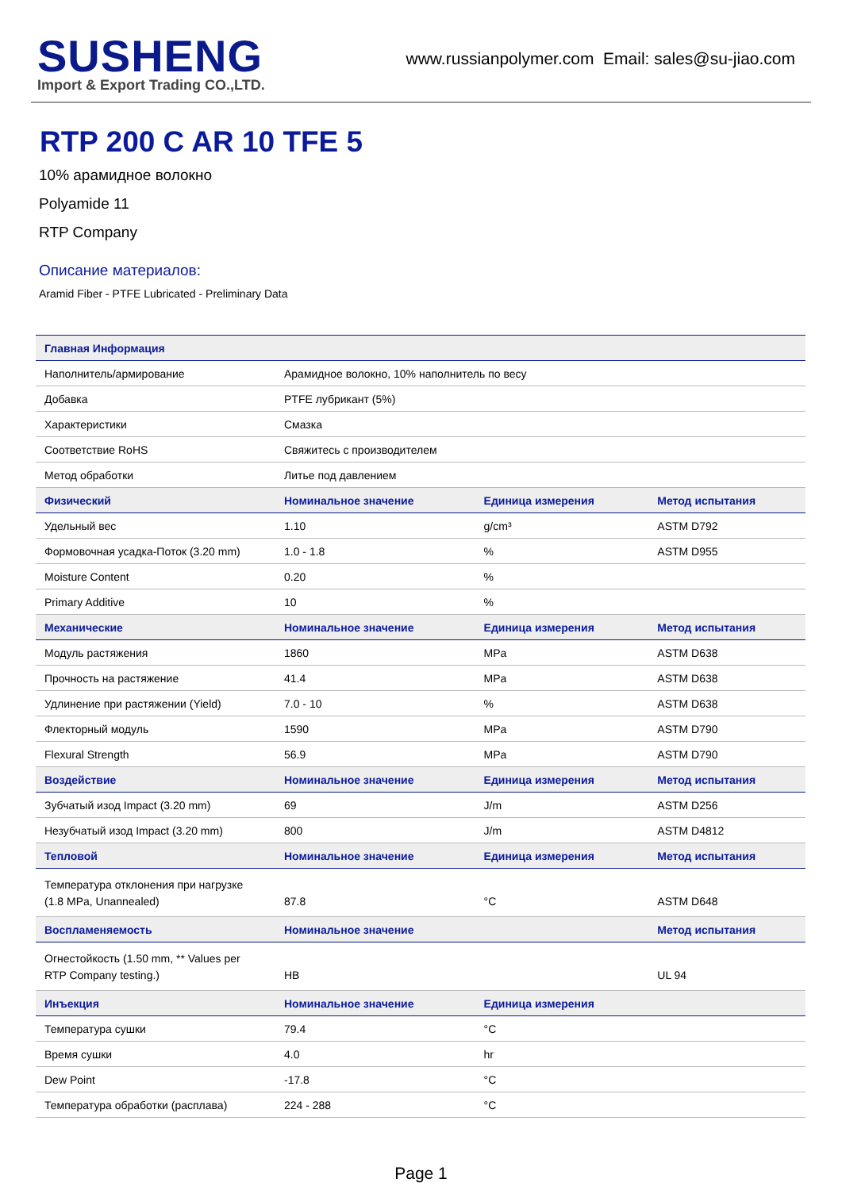SUSHENG
Import & Export Trading CO.,LTD.
www.russianpolymer.com Email: sales@su-jiao.com
RTP 200 C AR 10 TFE 5
10% арамидное волокно
Polyamide 11
RTP Company
Описание материалов:
Aramid Fiber - PTFE Lubricated - Preliminary Data
| Главная Информация | | | |
| --- | --- | --- | --- |
| Наполнитель/армирование | Арамидное волокно, 10% наполнитель по весу | | |
| Добавка | PTFE лубрикант (5%) | | |
| Характеристики | Смазка | | |
| Соответствие RoHS | Свяжитесь с производителем | | |
| Метод обработки | Литье под давлением | | |
| Физический | Номинальное значение | Единица измерения | Метод испытания |
| Удельный вес | 1.10 | g/cm³ | ASTM D792 |
| Формовочная усадка-Поток (3.20 mm) | 1.0 - 1.8 | % | ASTM D955 |
| Moisture Content | 0.20 | % | |
| Primary Additive | 10 | % | |
| Механические | Номинальное значение | Единица измерения | Метод испытания |
| Модуль растяжения | 1860 | MPa | ASTM D638 |
| Прочность на растяжение | 41.4 | MPa | ASTM D638 |
| Удлинение при растяжении (Yield) | 7.0 - 10 | % | ASTM D638 |
| Флекторный модуль | 1590 | MPa | ASTM D790 |
| Flexural Strength | 56.9 | MPa | ASTM D790 |
| Воздействие | Номинальное значение | Единица измерения | Метод испытания |
| Зубчатый изод Impact (3.20 mm) | 69 | J/m | ASTM D256 |
| Незубчатый изод Impact (3.20 mm) | 800 | J/m | ASTM D4812 |
| Тепловой | Номинальное значение | Единица измерения | Метод испытания |
| Температура отклонения при нагрузке (1.8 MPa, Unannealed) | 87.8 | °C | ASTM D648 |
| Воспламеняемость | Номинальное значение | | Метод испытания |
| Огнестойкость (1.50 mm, ** Values per RTP Company testing.) | HB | | UL 94 |
| Инъекция | Номинальное значение | Единица измерения | |
| Температура сушки | 79.4 | °C | |
| Время сушки | 4.0 | hr | |
| Dew Point | -17.8 | °C | |
| Температура обработки (расплава) | 224 - 288 | °C | |
Page 1